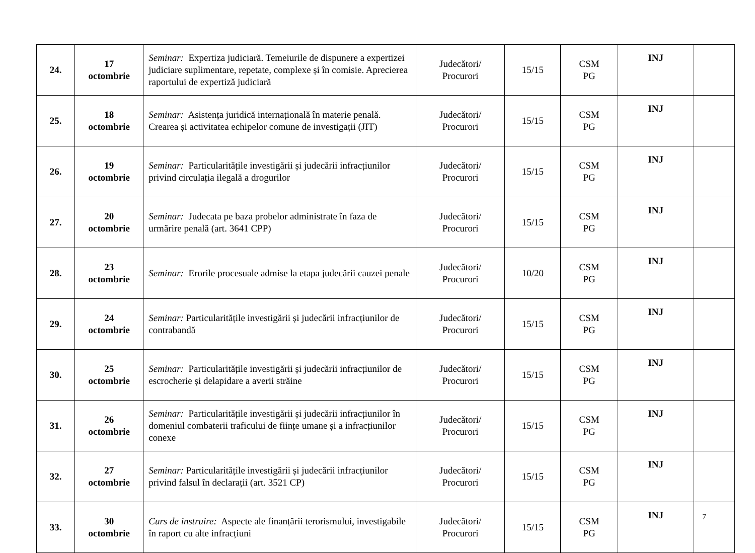| 24. | 17 octombrie | Seminar: Expertiza judiciară. Temeiurile de dispunere a expertizei judiciare suplimentare, repetate, complexe și în comisie. Aprecierea raportului de expertiză judiciară | Judecători/ Procurori | 15/15 | CSM PG | INJ | |
| 25. | 18 octombrie | Seminar: Asistența juridică internațională în materie penală. Crearea și activitatea echipelor comune de investigații (JIT) | Judecători/ Procurori | 15/15 | CSM PG | INJ | |
| 26. | 19 octombrie | Seminar: Particularitățile investigării și judecării infracțiunilor privind circulația ilegală a drogurilor | Judecători/ Procurori | 15/15 | CSM PG | INJ | |
| 27. | 20 octombrie | Seminar: Judecata pe baza probelor administrate în faza de urmărire penală (art. 3641 CPP) | Judecători/ Procurori | 15/15 | CSM PG | INJ | |
| 28. | 23 octombrie | Seminar: Erorile procesuale admise la etapa judecării cauzei penale | Judecători/ Procurori | 10/20 | CSM PG | INJ | |
| 29. | 24 octombrie | Seminar: Particularitățile investigării și judecării infracțiunilor de contrabandă | Judecători/ Procurori | 15/15 | CSM PG | INJ | |
| 30. | 25 octombrie | Seminar: Particularitățile investigării și judecării infracțiunilor de escrocherie și delapidare a averii străine | Judecători/ Procurori | 15/15 | CSM PG | INJ | |
| 31. | 26 octombrie | Seminar: Particularitățile investigării și judecării infracțiunilor în domeniul combaterii traficului de ființe umane și a infracțiunilor conexe | Judecători/ Procurori | 15/15 | CSM PG | INJ | |
| 32. | 27 octombrie | Seminar: Particularitățile investigării și judecării infracțiunilor privind falsul în declarații (art. 3521 CP) | Judecători/ Procurori | 15/15 | CSM PG | INJ | |
| 33. | 30 octombrie | Curs de instruire: Aspecte ale finanțării terorismului, investigabile în raport cu alte infracțiuni | Judecători/ Procurori | 15/15 | CSM PG | INJ | |
7